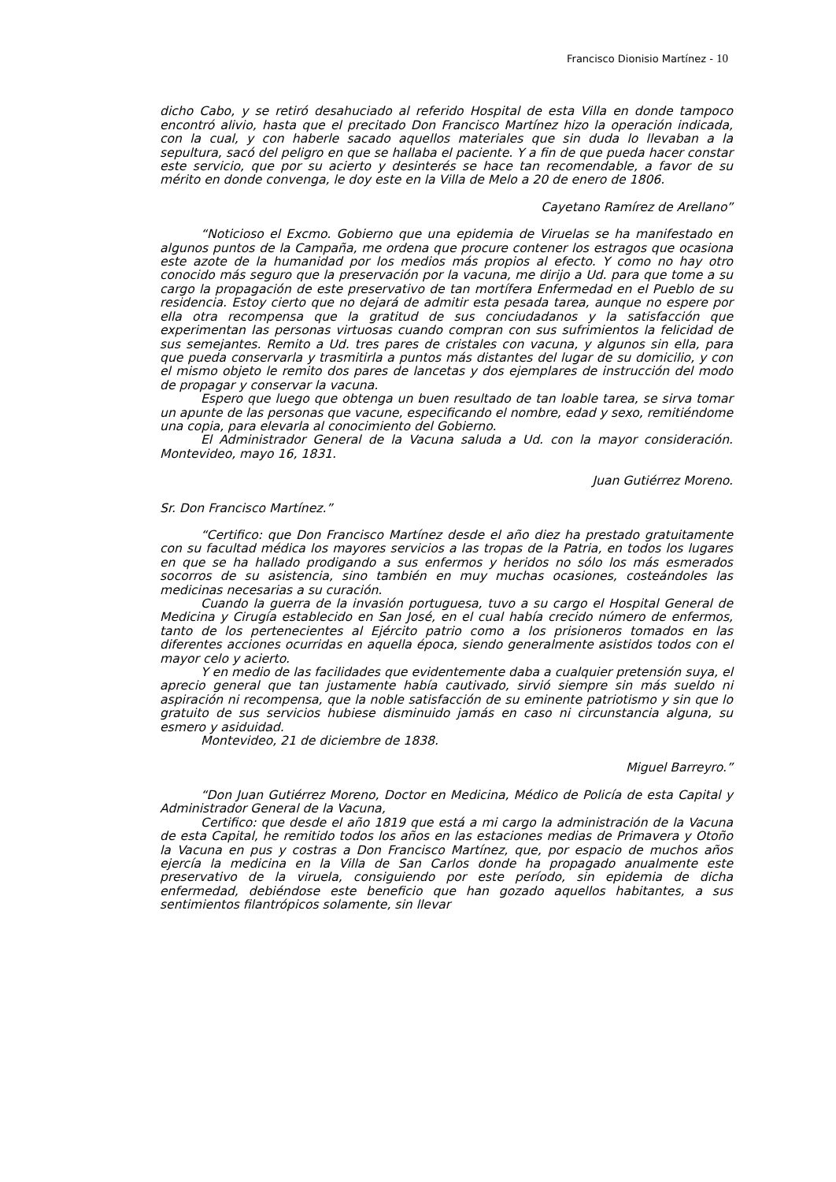Francisco Dionisio Martínez - 10
dicho Cabo, y se retiró desahuciado al referido Hospital de esta Villa en donde tampoco encontró alivio, hasta que el precitado Don Francisco Martínez hizo la operación indicada, con la cual, y con haberle sacado aquellos materiales que sin duda lo llevaban a la sepultura, sacó del peligro en que se hallaba el paciente. Y a fin de que pueda hacer constar este servicio, que por su acierto y desinterés se hace tan recomendable, a favor de su mérito en donde convenga, le doy este en la Villa de Melo a 20 de enero de 1806.
Cayetano Ramírez de Arellano”
“Noticioso el Excmo. Gobierno que una epidemia de Viruelas se ha manifestado en algunos puntos de la Campaña, me ordena que procure contener los estragos que ocasiona este azote de la humanidad por los medios más propios al efecto. Y como no hay otro conocido más seguro que la preservación por la vacuna, me dirijo a Ud. para que tome a su cargo la propagación de este preservativo de tan mortífera Enfermedad en el Pueblo de su residencia. Estoy cierto que no dejará de admitir esta pesada tarea, aunque no espere por ella otra recompensa que la gratitud de sus conciudadanos y la satisfacción que experimentan las personas virtuosas cuando compran con sus sufrimientos la felicidad de sus semejantes. Remito a Ud. tres pares de cristales con vacuna, y algunos sin ella, para que pueda conservarla y trasmitirla a puntos más distantes del lugar de su domicilio, y con el mismo objeto le remito dos pares de lancetas y dos ejemplares de instrucción del modo de propagar y conservar la vacuna.
Espero que luego que obtenga un buen resultado de tan loable tarea, se sirva tomar un apunte de las personas que vacune, especificando el nombre, edad y sexo, remitiéndome una copia, para elevarla al conocimiento del Gobierno.
El Administrador General de la Vacuna saluda a Ud. con la mayor consideración. Montevideo, mayo 16, 1831.
Juan Gutiérrez Moreno.
Sr. Don Francisco Martínez.”
“Certifico: que Don Francisco Martínez desde el año diez ha prestado gratuitamente con su facultad médica los mayores servicios a las tropas de la Patria, en todos los lugares en que se ha hallado prodigando a sus enfermos y heridos no sólo los más esmerados socorros de su asistencia, sino también en muy muchas ocasiones, costeándoles las medicinas necesarias a su curación.
Cuando la guerra de la invasión portuguesa, tuvo a su cargo el Hospital General de Medicina y Cirugía establecido en San José, en el cual había crecido número de enfermos, tanto de los pertenecientes al Ejército patrio como a los prisioneros tomados en las diferentes acciones ocurridas en aquella época, siendo generalmente asistidos todos con el mayor celo y acierto.
Y en medio de las facilidades que evidentemente daba a cualquier pretensión suya, el aprecio general que tan justamente había cautivado, sirvió siempre sin más sueldo ni aspiración ni recompensa, que la noble satisfacción de su eminente patriotismo y sin que lo gratuito de sus servicios hubiese disminuido jamás en caso ni circunstancia alguna, su esmero y asiduidad.
Montevideo, 21 de diciembre de 1838.
Miguel Barreyro.”
“Don Juan Gutiérrez Moreno, Doctor en Medicina, Médico de Policía de esta Capital y Administrador General de la Vacuna,
Certifico: que desde el año 1819 que está a mi cargo la administración de la Vacuna de esta Capital, he remitido todos los años en las estaciones medias de Primavera y Otoño la Vacuna en pus y costras a Don Francisco Martínez, que, por espacio de muchos años ejercía la medicina en la Villa de San Carlos donde ha propagado anualmente este preservativo de la viruela, consiguiendo por este período, sin epidemia de dicha enfermedad, debiéndose este beneficio que han gozado aquellos habitantes, a sus sentimientos filantrópicos solamente, sin llevar